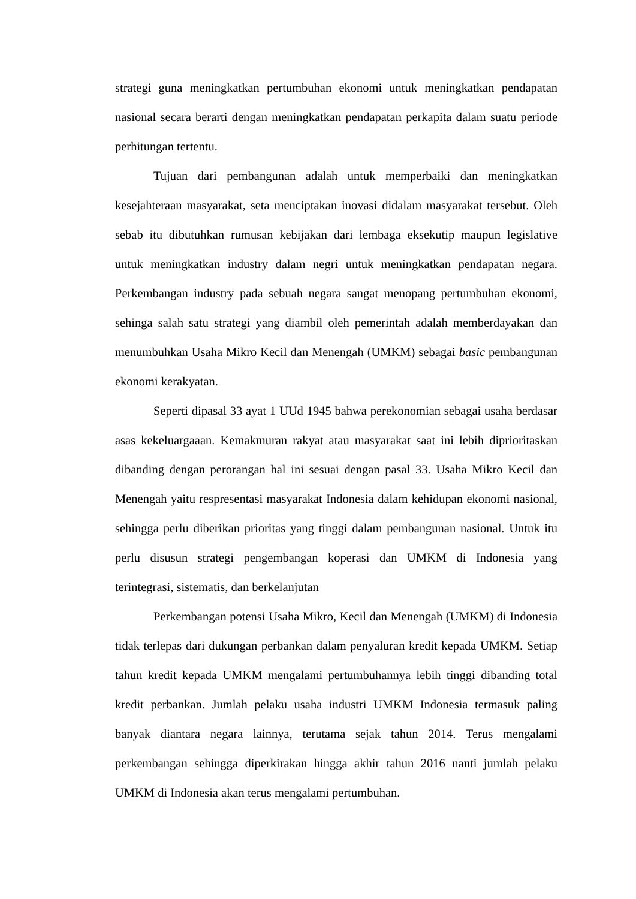strategi guna meningkatkan pertumbuhan ekonomi untuk meningkatkan pendapatan nasional secara berarti dengan meningkatkan pendapatan perkapita dalam suatu periode perhitungan tertentu.
Tujuan dari pembangunan adalah untuk memperbaiki dan meningkatkan kesejahteraan masyarakat, seta menciptakan inovasi didalam masyarakat tersebut. Oleh sebab itu dibutuhkan rumusan kebijakan dari lembaga eksekutip maupun legislative untuk meningkatkan industry dalam negri untuk meningkatkan pendapatan negara. Perkembangan industry pada sebuah negara sangat menopang pertumbuhan ekonomi, sehinga salah satu strategi yang diambil oleh pemerintah adalah memberdayakan dan menumbuhkan Usaha Mikro Kecil dan Menengah (UMKM) sebagai basic pembangunan ekonomi kerakyatan.
Seperti dipasal 33 ayat 1 UUd 1945 bahwa perekonomian sebagai usaha berdasar asas kekeluargaaan. Kemakmuran rakyat atau masyarakat saat ini lebih diprioritaskan dibanding dengan perorangan hal ini sesuai dengan pasal 33. Usaha Mikro Kecil dan Menengah yaitu respresentasi masyarakat Indonesia dalam kehidupan ekonomi nasional, sehingga perlu diberikan prioritas yang tinggi dalam pembangunan nasional. Untuk itu perlu disusun strategi pengembangan koperasi dan UMKM di Indonesia yang terintegrasi, sistematis, dan berkelanjutan
Perkembangan potensi Usaha Mikro, Kecil dan Menengah (UMKM) di Indonesia tidak terlepas dari dukungan perbankan dalam penyaluran kredit kepada UMKM. Setiap tahun kredit kepada UMKM mengalami pertumbuhannya lebih tinggi dibanding total kredit perbankan. Jumlah pelaku usaha industri UMKM Indonesia termasuk paling banyak diantara negara lainnya, terutama sejak tahun 2014. Terus mengalami perkembangan sehingga diperkirakan hingga akhir tahun 2016 nanti jumlah pelaku UMKM di Indonesia akan terus mengalami pertumbuhan.